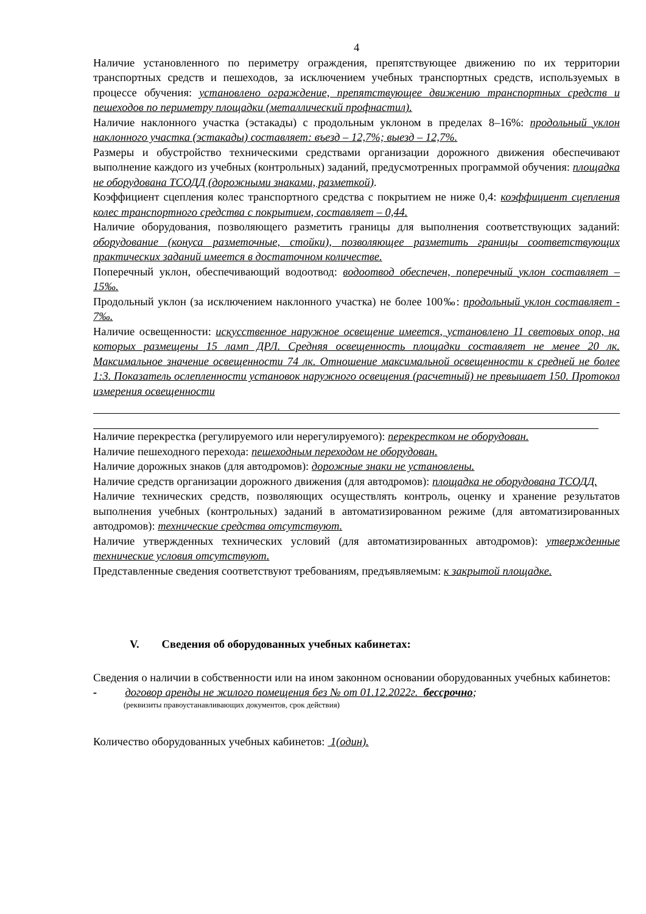4
Наличие установленного по периметру ограждения, препятствующее движению по их территории транспортных средств и пешеходов, за исключением учебных транспортных средств, используемых в процессе обучения: установлено ограждение, препятствующее движению транспортных средств и пешеходов по периметру площадки (металлический профнастил).
Наличие наклонного участка (эстакады) с продольным уклоном в пределах 8–16%: продольный уклон наклонного участка (эстакады) составляет: въезд – 12,7%; выезд – 12,7%.
Размеры и обустройство техническими средствами организации дорожного движения обеспечивают выполнение каждого из учебных (контрольных) заданий, предусмотренных программой обучения: площадка не оборудована ТСОДД (дорожными знаками, разметкой).
Коэффициент сцепления колес транспортного средства с покрытием не ниже 0,4: коэффициент сцепления колес транспортного средства с покрытием, составляет – 0,44.
Наличие оборудования, позволяющего разметить границы для выполнения соответствующих заданий: оборудование (конуса разметочные, стойки), позволяющее разметить границы соответствующих практических заданий имеется в достаточном количестве.
Поперечный уклон, обеспечивающий водоотвод: водоотвод обеспечен, поперечный уклон составляет – 15‰.
Продольный уклон (за исключением наклонного участка) не более 100‰: продольный уклон составляет - 7‰.
Наличие освещенности: искусственное наружное освещение имеется, установлено 11 световых опор, на которых размещены 15 ламп ДРЛ. Средняя освещенность площадки составляет не менее 20 лк. Максимальное значение освещенности 74 лк. Отношение максимальной освещенности к средней не более 1:3. Показатель ослепленности установок наружного освещения (расчетный) не превышает 150. Протокол измерения освещенности
Наличие перекрестка (регулируемого или нерегулируемого): перекрестком не оборудован.
Наличие пешеходного перехода: пешеходным переходом не оборудован.
Наличие дорожных знаков (для автодромов): дорожные знаки не установлены.
Наличие средств организации дорожного движения (для автодромов): площадка не оборудована ТСОДД.
Наличие технических средств, позволяющих осуществлять контроль, оценку и хранение результатов выполнения учебных (контрольных) заданий в автоматизированном режиме (для автоматизированных автодромов): технические средства отсутствуют.
Наличие утвержденных технических условий (для автоматизированных автодромов): утвержденные технические условия отсутствуют.
Представленные сведения соответствуют требованиям, предъявляемым: к закрытой площадке.
V. Сведения об оборудованных учебных кабинетах:
Сведения о наличии в собственности или на ином законном основании оборудованных учебных кабинетов:
- договор аренды не жилого помещения без № от 01.12.2022г. бессрочно;
(реквизиты правоустанавливающих документов, срок действия)
Количество оборудованных учебных кабинетов: 1(один).